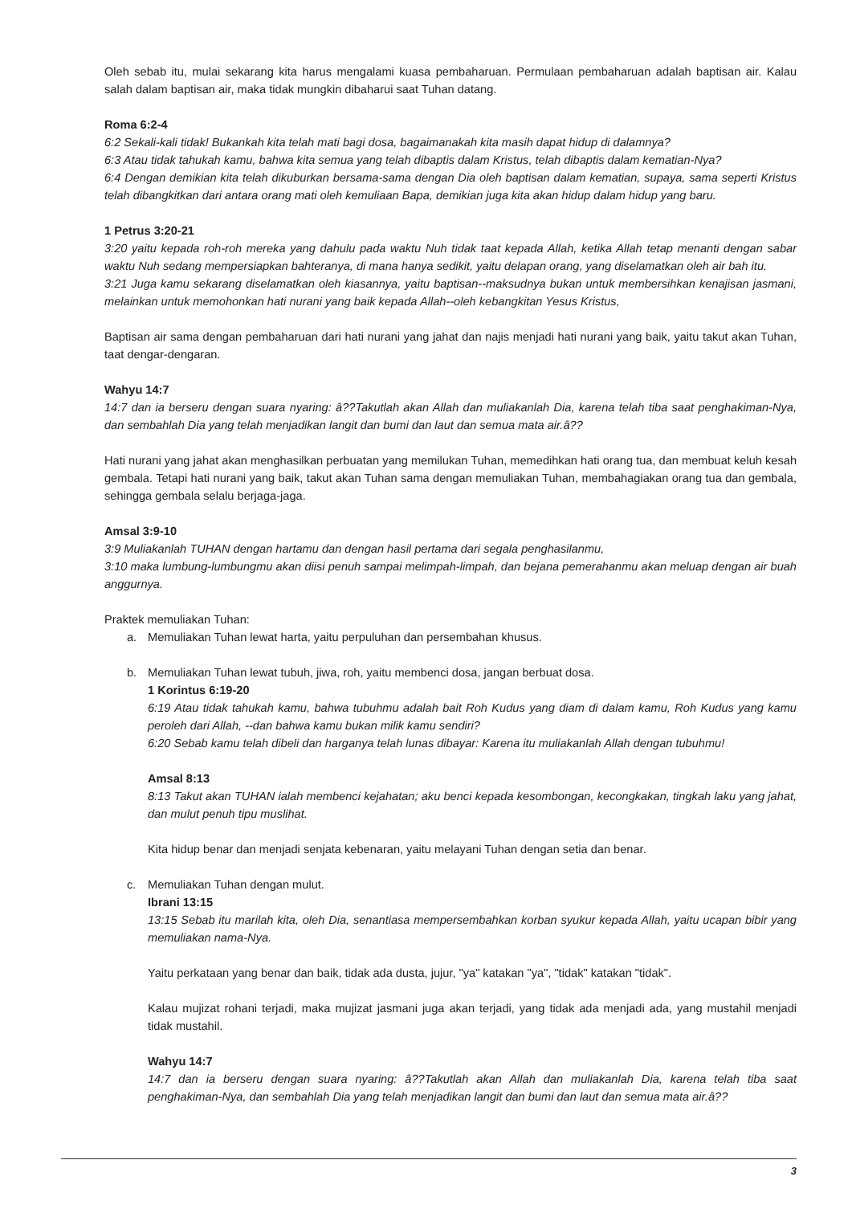Oleh sebab itu, mulai sekarang kita harus mengalami kuasa pembaharuan. Permulaan pembaharuan adalah baptisan air. Kalau salah dalam baptisan air, maka tidak mungkin dibaharui saat Tuhan datang.
Roma 6:2-4
6:2 Sekali-kali tidak! Bukankah kita telah mati bagi dosa, bagaimanakah kita masih dapat hidup di dalamnya?
6:3 Atau tidak tahukah kamu, bahwa kita semua yang telah dibaptis dalam Kristus, telah dibaptis dalam kematian-Nya?
6:4 Dengan demikian kita telah dikuburkan bersama-sama dengan Dia oleh baptisan dalam kematian, supaya, sama seperti Kristus telah dibangkitkan dari antara orang mati oleh kemuliaan Bapa, demikian juga kita akan hidup dalam hidup yang baru.
1 Petrus 3:20-21
3:20 yaitu kepada roh-roh mereka yang dahulu pada waktu Nuh tidak taat kepada Allah, ketika Allah tetap menanti dengan sabar waktu Nuh sedang mempersiapkan bahteranya, di mana hanya sedikit, yaitu delapan orang, yang diselamatkan oleh air bah itu.
3:21 Juga kamu sekarang diselamatkan oleh kiasannya, yaitu baptisan--maksudnya bukan untuk membersihkan kenajisan jasmani, melainkan untuk memohonkan hati nurani yang baik kepada Allah--oleh kebangkitan Yesus Kristus,
Baptisan air sama dengan pembaharuan dari hati nurani yang jahat dan najis menjadi hati nurani yang baik, yaitu takut akan Tuhan, taat dengar-dengaran.
Wahyu 14:7
14:7 dan ia berseru dengan suara nyaring: â??Takutlah akan Allah dan muliakanlah Dia, karena telah tiba saat penghakiman-Nya, dan sembahlah Dia yang telah menjadikan langit dan bumi dan laut dan semua mata air.â??
Hati nurani yang jahat akan menghasilkan perbuatan yang memilukan Tuhan, memedihkan hati orang tua, dan membuat keluh kesah gembala. Tetapi hati nurani yang baik, takut akan Tuhan sama dengan memuliakan Tuhan, membahagiakan orang tua dan gembala, sehingga gembala selalu berjaga-jaga.
Amsal 3:9-10
3:9 Muliakanlah TUHAN dengan hartamu dan dengan hasil pertama dari segala penghasilanmu,
3:10 maka lumbung-lumbungmu akan diisi penuh sampai melimpah-limpah, dan bejana pemerahanmu akan meluap dengan air buah anggurnya.
Praktek memuliakan Tuhan:
a. Memuliakan Tuhan lewat harta, yaitu perpuluhan dan persembahan khusus.
b. Memuliakan Tuhan lewat tubuh, jiwa, roh, yaitu membenci dosa, jangan berbuat dosa.
1 Korintus 6:19-20
6:19 Atau tidak tahukah kamu, bahwa tubuhmu adalah bait Roh Kudus yang diam di dalam kamu, Roh Kudus yang kamu peroleh dari Allah, --dan bahwa kamu bukan milik kamu sendiri?
6:20 Sebab kamu telah dibeli dan harganya telah lunas dibayar: Karena itu muliakanlah Allah dengan tubuhmu!
Amsal 8:13
8:13 Takut akan TUHAN ialah membenci kejahatan; aku benci kepada kesombongan, kecongkakan, tingkah laku yang jahat, dan mulut penuh tipu muslihat.
Kita hidup benar dan menjadi senjata kebenaran, yaitu melayani Tuhan dengan setia dan benar.
c. Memuliakan Tuhan dengan mulut.
Ibrani 13:15
13:15 Sebab itu marilah kita, oleh Dia, senantiasa mempersembahkan korban syukur kepada Allah, yaitu ucapan bibir yang memuliakan nama-Nya.
Yaitu perkataan yang benar dan baik, tidak ada dusta, jujur, "ya" katakan "ya", "tidak" katakan "tidak".
Kalau mujizat rohani terjadi, maka mujizat jasmani juga akan terjadi, yang tidak ada menjadi ada, yang mustahil menjadi tidak mustahil.
Wahyu 14:7
14:7 dan ia berseru dengan suara nyaring: â??Takutlah akan Allah dan muliakanlah Dia, karena telah tiba saat penghakiman-Nya, dan sembahlah Dia yang telah menjadikan langit dan bumi dan laut dan semua mata air.â??
3